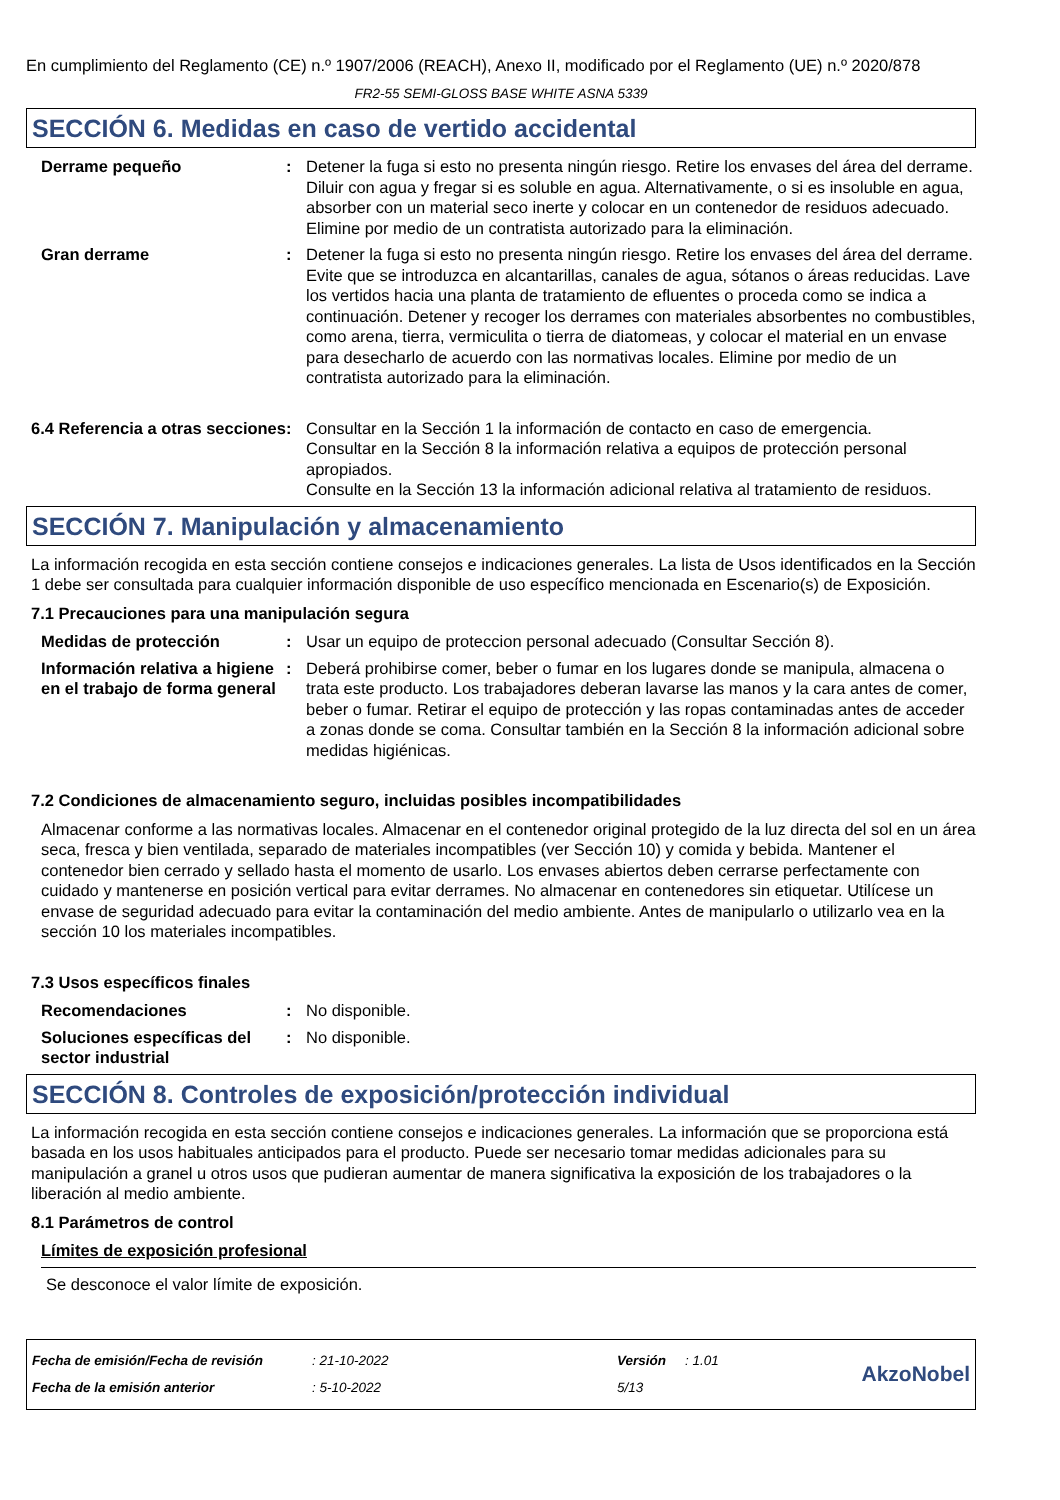En cumplimiento del Reglamento (CE) n.º 1907/2006 (REACH), Anexo II, modificado por el Reglamento (UE) n.º 2020/878
FR2-55 SEMI-GLOSS BASE WHITE ASNA 5339
SECCIÓN 6. Medidas en caso de vertido accidental
Derrame pequeño : Detener la fuga si esto no presenta ningún riesgo. Retire los envases del área del derrame. Diluir con agua y fregar si es soluble en agua. Alternativamente, o si es insoluble en agua, absorber con un material seco inerte y colocar en un contenedor de residuos adecuado. Elimine por medio de un contratista autorizado para la eliminación.
Gran derrame : Detener la fuga si esto no presenta ningún riesgo. Retire los envases del área del derrame. Evite que se introduzca en alcantarillas, canales de agua, sótanos o áreas reducidas. Lave los vertidos hacia una planta de tratamiento de efluentes o proceda como se indica a continuación. Detener y recoger los derrames con materiales absorbentes no combustibles, como arena, tierra, vermiculita o tierra de diatomeas, y colocar el material en un envase para desecharlo de acuerdo con las normativas locales. Elimine por medio de un contratista autorizado para la eliminación.
6.4 Referencia a otras secciones
: Consultar en la Sección 1 la información de contacto en caso de emergencia.
Consultar en la Sección 8 la información relativa a equipos de protección personal apropiados.
Consulte en la Sección 13 la información adicional relativa al tratamiento de residuos.
SECCIÓN 7. Manipulación y almacenamiento
La información recogida en esta sección contiene consejos e indicaciones generales. La lista de Usos identificados en la Sección 1 debe ser consultada para cualquier información disponible de uso específico mencionada en Escenario(s) de Exposición.
7.1 Precauciones para una manipulación segura
Medidas de protección : Usar un equipo de proteccion personal adecuado (Consultar Sección 8).
Información relativa a higiene en el trabajo de forma general
: Deberá prohibirse comer, beber o fumar en los lugares donde se manipula, almacena o trata este producto. Los trabajadores deberan lavarse las manos y la cara antes de comer, beber o fumar. Retirar el equipo de protección y las ropas contaminadas antes de acceder a zonas donde se coma. Consultar también en la Sección 8 la información adicional sobre medidas higiénicas.
7.2 Condiciones de almacenamiento seguro, incluidas posibles incompatibilidades
Almacenar conforme a las normativas locales. Almacenar en el contenedor original protegido de la luz directa del sol en un área seca, fresca y bien ventilada, separado de materiales incompatibles (ver Sección 10) y comida y bebida. Mantener el contenedor bien cerrado y sellado hasta el momento de usarlo. Los envases abiertos deben cerrarse perfectamente con cuidado y mantenerse en posición vertical para evitar derrames. No almacenar en contenedores sin etiquetar. Utilícese un envase de seguridad adecuado para evitar la contaminación del medio ambiente. Antes de manipularlo o utilizarlo vea en la sección 10 los materiales incompatibles.
7.3 Usos específicos finales
Recomendaciones : No disponible.
Soluciones específicas del sector industrial
: No disponible.
SECCIÓN 8. Controles de exposición/protección individual
La información recogida en esta sección contiene consejos e indicaciones generales. La información que se proporciona está basada en los usos habituales anticipados para el producto. Puede ser necesario tomar medidas adicionales para su manipulación a granel u otros usos que pudieran aumentar de manera significativa la exposición de los trabajadores o la liberación al medio ambiente.
8.1 Parámetros de control
Límites de exposición profesional
Se desconoce el valor límite de exposición.
| Fecha de emisión/Fecha de revisión | : 21-10-2022 | Versión | : 1.01 |
| Fecha de la emisión anterior | : 5-10-2022 | 5/13 | |
AkzoNobel